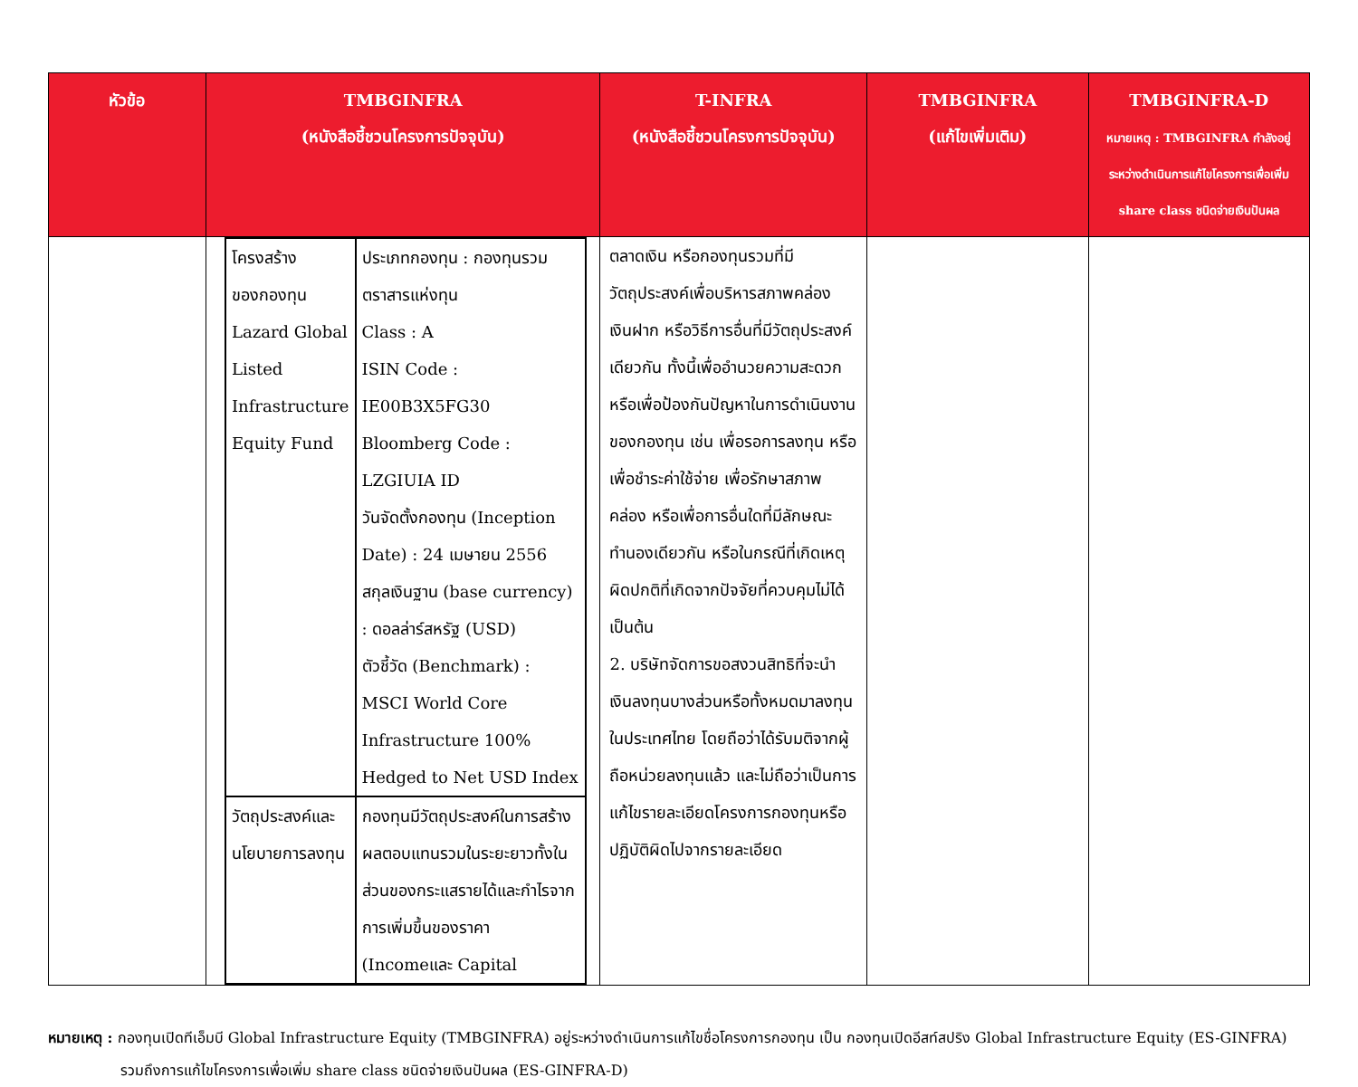| หัวข้อ | TMBGINFRA (หนังสือชี้ชวนโครงการปัจจุบัน) | T-INFRA (หนังสือชี้ชวนโครงการปัจจุบัน) | TMBGINFRA (แก้ไขเพิ่มเติม) | TMBGINFRA-D หมายเหตุ : TMBGINFRA กำลังอยู่ระหว่างดำเนินการแก้ไขโครงการเพื่อเพิ่ม share class ชนิดจ่ายเงินปันผล |
| --- | --- | --- | --- | --- |
| | / โครงสร้างของกองทุน Lazard Global Listed Infrastructure Equity Fund / ประเภทกองทุน : กองทุนรวมตราสารแห่งทุน Class : A ISIN Code : IE00B3X5FG30 Bloomberg Code : LZGIUIA ID วันจัดตั้งกองทุน (Inception Date) : 24 เมษายน 2556 สกุลเงินฐาน (base currency) : ดอลล่าร์สหรัฐ (USD) ตัวชี้วัด (Benchmark) : MSCI World Core Infrastructure 100% Hedged to Net USD Index / / วัตถุประสงค์และนโยบายการลงทุน / กองทุนมีวัตถุประสงค์ในการสร้างผลตอบแทนรวมในระยะยาวทั้งในส่วนของกระแสรายได้และกำไรจากการเพิ่มขึ้นของราคา (Incomeและ Capital / | ตลาดเงิน หรือกองทุนรวมที่มีวัตถุประสงค์เพื่อบริหารสภาพคล่อง เงินฝาก หรือวิธีการอื่นที่มีวัตถุประสงค์เดียวกัน ทั้งนี้เพื่ออำนวยความสะดวกหรือเพื่อป้องกันปัญหาในการดำเนินงานของกองทุน เช่น เพื่อรอการลงทุน หรือเพื่อชำระค่าใช้จ่าย เพื่อรักษาสภาพคล่อง หรือเพื่อการอื่นใดที่มีลักษณะทำนองเดียวกัน หรือในกรณีที่เกิดเหตุผิดปกติที่เกิดจากปัจจัยที่ควบคุมไม่ได้ เป็นต้น 2. บริษัทจัดการขอสงวนสิทธิที่จะนำเงินลงทุนบางส่วนหรือทั้งหมดมาลงทุนในประเทศไทย โดยถือว่าได้รับมติจากผู้ถือหน่วยลงทุนแล้ว และไม่ถือว่าเป็นการแก้ไขรายละเอียดโครงการกองทุนหรือปฏิบัติผิดไปจากรายละเอียด | | |
หมายเหตุ : กองทุนเปิดทีเอ็มบี Global Infrastructure Equity (TMBGINFRA) อยู่ระหว่างดำเนินการแก้ไขชื่อโครงการกองทุน เป็น กองทุนเปิดอีสท์สปริง Global Infrastructure Equity (ES-GINFRA) รวมถึงการแก้ไขโครงการเพื่อเพิ่ม share class ชนิดจ่ายเงินปันผล (ES-GINFRA-D)